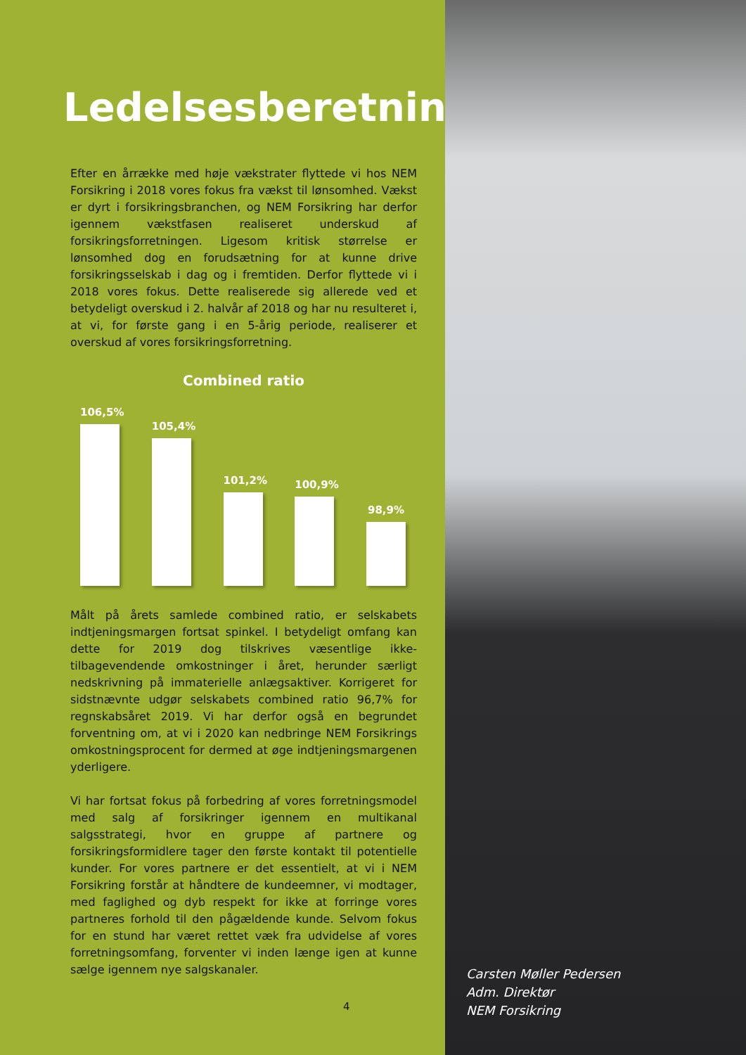Ledelsesberetning
Efter en årrække med høje vækstrater flyttede vi hos NEM Forsikring i 2018 vores fokus fra vækst til lønsomhed. Vækst er dyrt i forsikringsbranchen, og NEM Forsikring har derfor igennem vækstfasen realiseret underskud af forsikringsforretningen. Ligesom kritisk størrelse er lønsomhed dog en forudsætning for at kunne drive forsikringsselskab i dag og i fremtiden. Derfor flyttede vi i 2018 vores fokus. Dette realiserede sig allerede ved et betydeligt overskud i 2. halvår af 2018 og har nu resulteret i, at vi, for første gang i en 5-årig periode, realiserer et overskud af vores forsikringsforretning.
Combined ratio
106,5%
105,4%
101,2%
100,9%
98,9%
Målt på årets samlede combined ratio, er selskabets indtjeningsmargen fortsat spinkel. I betydeligt omfang kan dette for 2019 dog tilskrives væsentlige ikke-tilbagevendende omkostninger i året, herunder særligt nedskrivning på immaterielle anlægsaktiver. Korrigeret for sidstnævnte udgør selskabets combined ratio 96,7% for regnskabsåret 2019. Vi har derfor også en begrundet forventning om, at vi i 2020 kan nedbringe NEM Forsikrings omkostningsprocent for dermed at øge indtjeningsmargenen yderligere.
Vi har fortsat fokus på forbedring af vores forretningsmodel med salg af forsikringer igennem en multikanal salgsstrategi, hvor en gruppe af partnere og forsikringsformidlere tager den første kontakt til potentielle kunder. For vores partnere er det essentielt, at vi i NEM Forsikring forstår at håndtere de kundeemner, vi modtager, med faglighed og dyb respekt for ikke at forringe vores partneres forhold til den pågældende kunde. Selvom fokus for en stund har været rettet væk fra udvidelse af vores forretningsomfang, forventer vi inden længe igen at kunne sælge igennem nye salgskanaler.
4
Carsten Møller Pedersen
Adm. Direktør
NEM Forsikring